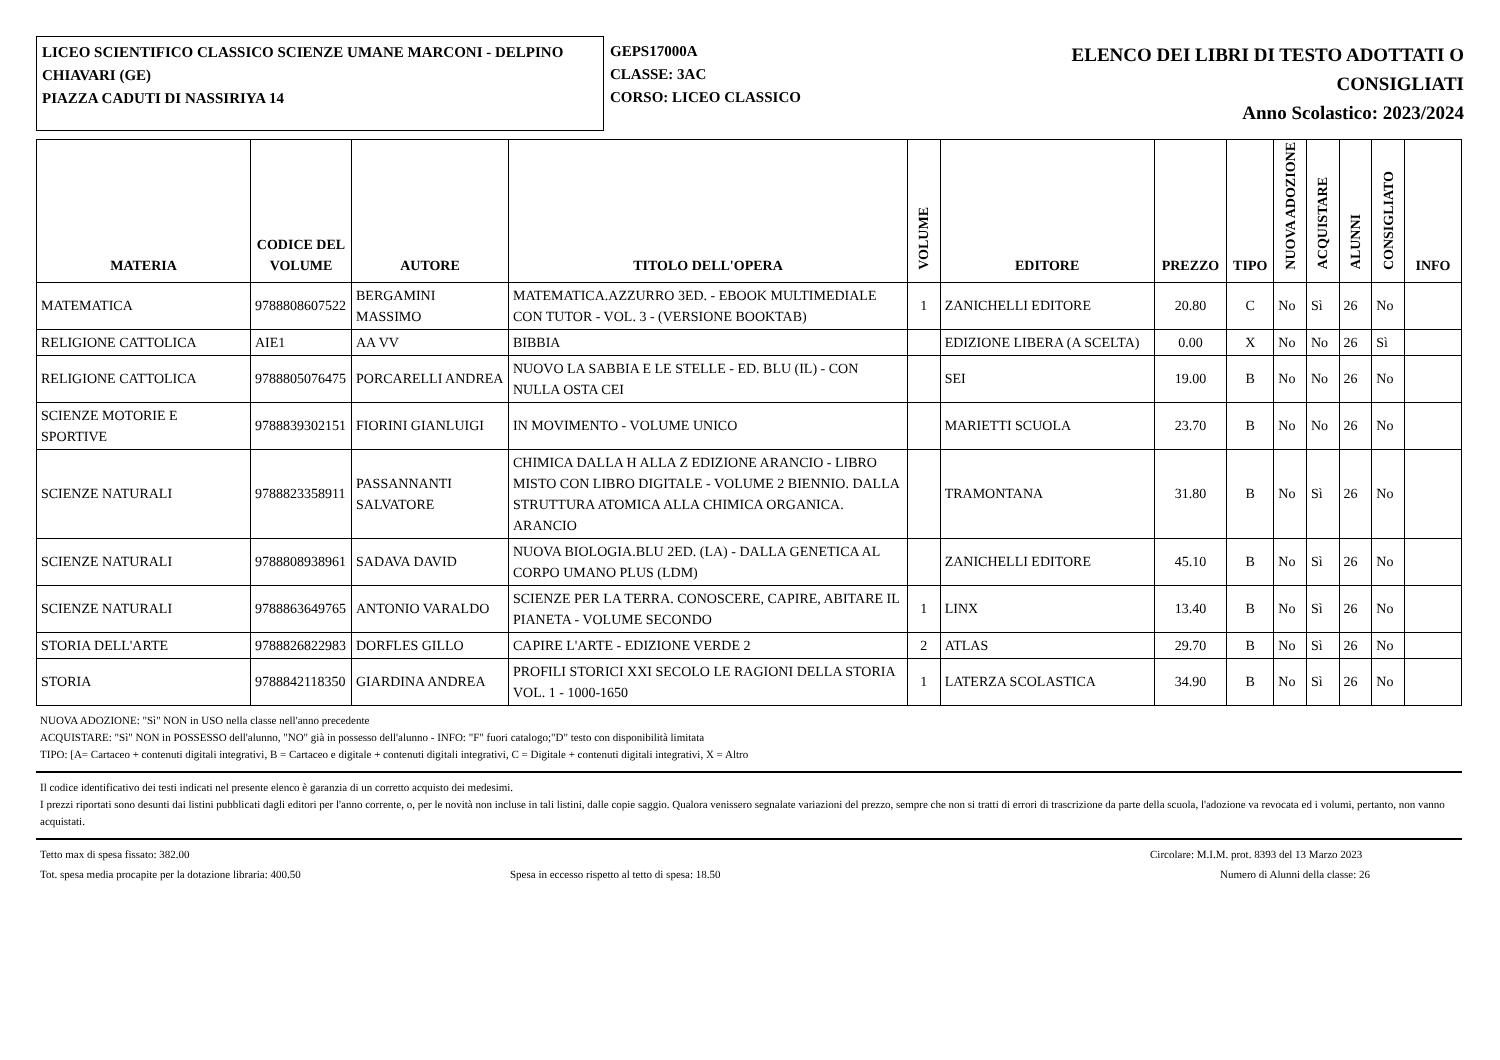LICEO SCIENTIFICO CLASSICO SCIENZE UMANE MARCONI - DELPINO
CHIAVARI (GE)
PIAZZA CADUTI DI NASSIRIYA 14
GEPS17000A
CLASSE: 3AC
CORSO: LICEO CLASSICO
ELENCO DEI LIBRI DI TESTO ADOTTATI O
CONSIGLIATI
Anno Scolastico: 2023/2024
| MATERIA | CODICE DEL VOLUME | AUTORE | TITOLO DELL'OPERA | VOLUME | EDITORE | PREZZO | TIPO | NUOVA ADOZIONE | ACQUISTARE | ALUNNI | CONSIGLIATO | INFO |
| --- | --- | --- | --- | --- | --- | --- | --- | --- | --- | --- | --- | --- |
| MATEMATICA | 9788808607522 | BERGAMINI MASSIMO | MATEMATICA.AZZURRO 3ED. - EBOOK MULTIMEDIALE CON TUTOR - VOL. 3 - (VERSIONE BOOKTAB) | 1 | ZANICHELLI EDITORE | 20.80 | C | No | Sì | 26 | No | |
| RELIGIONE CATTOLICA | AIE1 | AA VV | BIBBIA | | EDIZIONE LIBERA (A SCELTA) | 0.00 | X | No | No | 26 | Sì | |
| RELIGIONE CATTOLICA | 9788805076475 | PORCARELLI ANDREA | NUOVO LA SABBIA E LE STELLE - ED. BLU (IL) - CON NULLA OSTA CEI | | SEI | 19.00 | B | No | No | 26 | No | |
| SCIENZE MOTORIE E SPORTIVE | 9788839302151 | FIORINI GIANLUIGI | IN MOVIMENTO - VOLUME UNICO | | MARIETTI SCUOLA | 23.70 | B | No | No | 26 | No | |
| SCIENZE NATURALI | 9788823358911 | PASSANNANTI SALVATORE | CHIMICA DALLA H ALLA Z EDIZIONE ARANCIO - LIBRO MISTO CON LIBRO DIGITALE - VOLUME 2 BIENNIO. DALLA STRUTTURA ATOMICA ALLA CHIMICA ORGANICA. ARANCIO | | TRAMONTANA | 31.80 | B | No | Sì | 26 | No | |
| SCIENZE NATURALI | 9788808938961 | SADAVA DAVID | NUOVA BIOLOGIA.BLU 2ED. (LA) - DALLA GENETICA AL CORPO UMANO PLUS (LDM) | | ZANICHELLI EDITORE | 45.10 | B | No | Sì | 26 | No | |
| SCIENZE NATURALI | 9788863649765 | ANTONIO VARALDO | SCIENZE PER LA TERRA. CONOSCERE, CAPIRE, ABITARE IL PIANETA - VOLUME SECONDO | 1 | LINX | 13.40 | B | No | Sì | 26 | No | |
| STORIA DELL'ARTE | 9788826822983 | DORFLES GILLO | CAPIRE L'ARTE - EDIZIONE VERDE 2 | 2 | ATLAS | 29.70 | B | No | Sì | 26 | No | |
| STORIA | 9788842118350 | GIARDINA ANDREA | PROFILI STORICI XXI SECOLO LE RAGIONI DELLA STORIA VOL. 1 - 1000-1650 | 1 | LATERZA SCOLASTICA | 34.90 | B | No | Sì | 26 | No | |
NUOVA ADOZIONE: "Sì" NON in USO nella classe nell'anno precedente
ACQUISTARE: "Sì" NON in POSSESSO dell'alunno, "NO" già in possesso dell'alunno - INFO: "F" fuori catalogo;"D" testo con disponibilità limitata
TIPO: [A= Cartaceo + contenuti digitali integrativi, B = Cartaceo e digitale + contenuti digitali integrativi, C = Digitale + contenuti digitali integrativi, X = Altro
Il codice identificativo dei testi indicati nel presente elenco è garanzia di un corretto acquisto dei medesimi.
I prezzi riportati sono desunti dai listini pubblicati dagli editori per l'anno corrente, o, per le novità non incluse in tali listini, dalle copie saggio. Qualora venissero segnalate variazioni del prezzo, sempre che non si tratti di errori di trascrizione da parte della scuola, l'adozione va revocata ed i volumi, pertanto, non vanno acquistati.
Tetto max di spesa fissato: 382.00 Circolare: M.I.M. prot. 8393 del 13 Marzo 2023
Tot. spesa media procapite per la dotazione libraria: 400.50 Spesa in eccesso rispetto al tetto di spesa: 18.50 Numero di Alunni della classe: 26